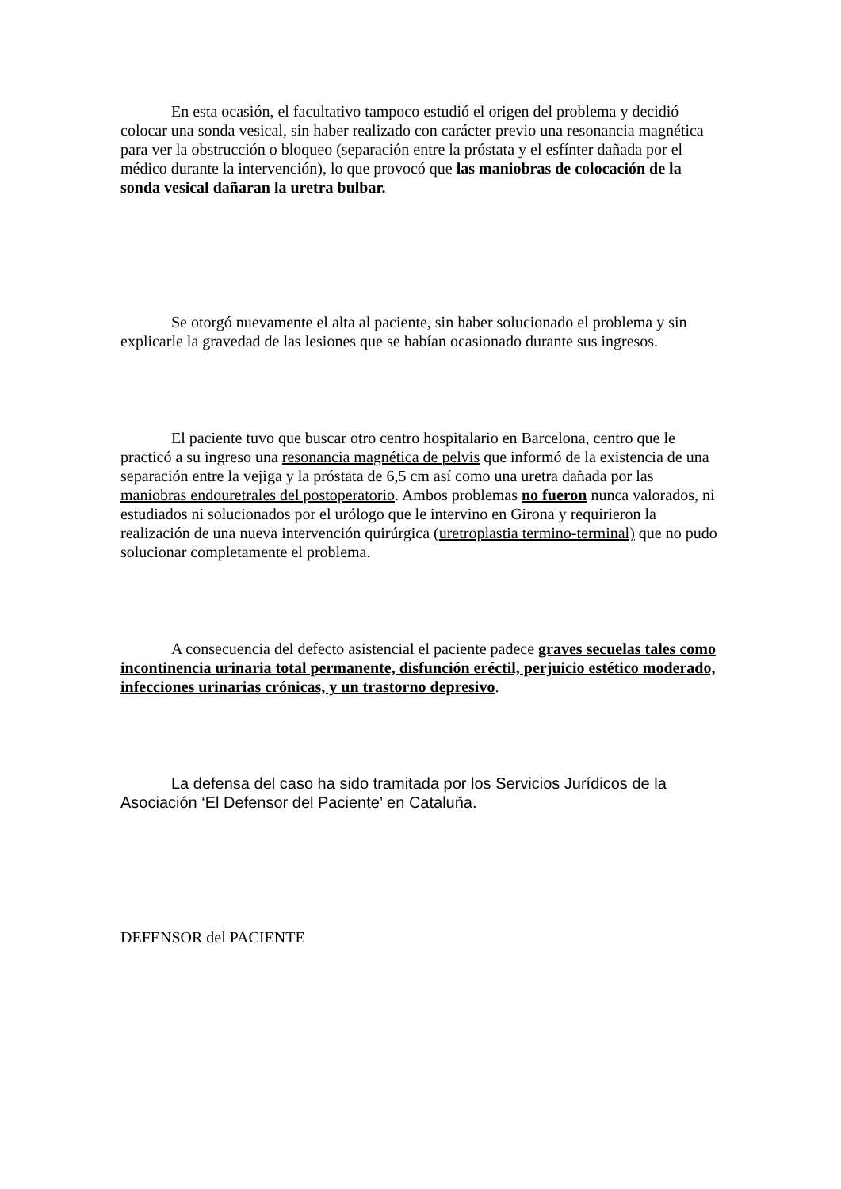En esta ocasión, el facultativo tampoco estudió el origen del problema y decidió colocar una sonda vesical, sin haber realizado con carácter previo una resonancia magnética para ver la obstrucción o bloqueo (separación entre la próstata y el esfínter dañada por el médico durante la intervención), lo que provocó que las maniobras de colocación de la sonda vesical dañaran la uretra bulbar.
Se otorgó nuevamente el alta al paciente, sin haber solucionado el problema y sin explicarle la gravedad de las lesiones que se habían ocasionado durante sus ingresos.
El paciente tuvo que buscar otro centro hospitalario en Barcelona, centro que le practicó a su ingreso una resonancia magnética de pelvis que informó de la existencia de una separación entre la vejiga y la próstata de 6,5 cm así como una uretra dañada por las maniobras endouretrales del postoperatorio. Ambos problemas no fueron nunca valorados, ni estudiados ni solucionados por el urólogo que le intervino en Girona y requirieron la realización de una nueva intervención quirúrgica (uretroplastia termino-terminal) que no pudo solucionar completamente el problema.
A consecuencia del defecto asistencial el paciente padece graves secuelas tales como incontinencia urinaria total permanente, disfunción eréctil, perjuicio estético moderado, infecciones urinarias crónicas, y un trastorno depresivo.
La defensa del caso ha sido tramitada por los Servicios Jurídicos de la Asociación ‘El Defensor del Paciente’ en Cataluña.
DEFENSOR del PACIENTE